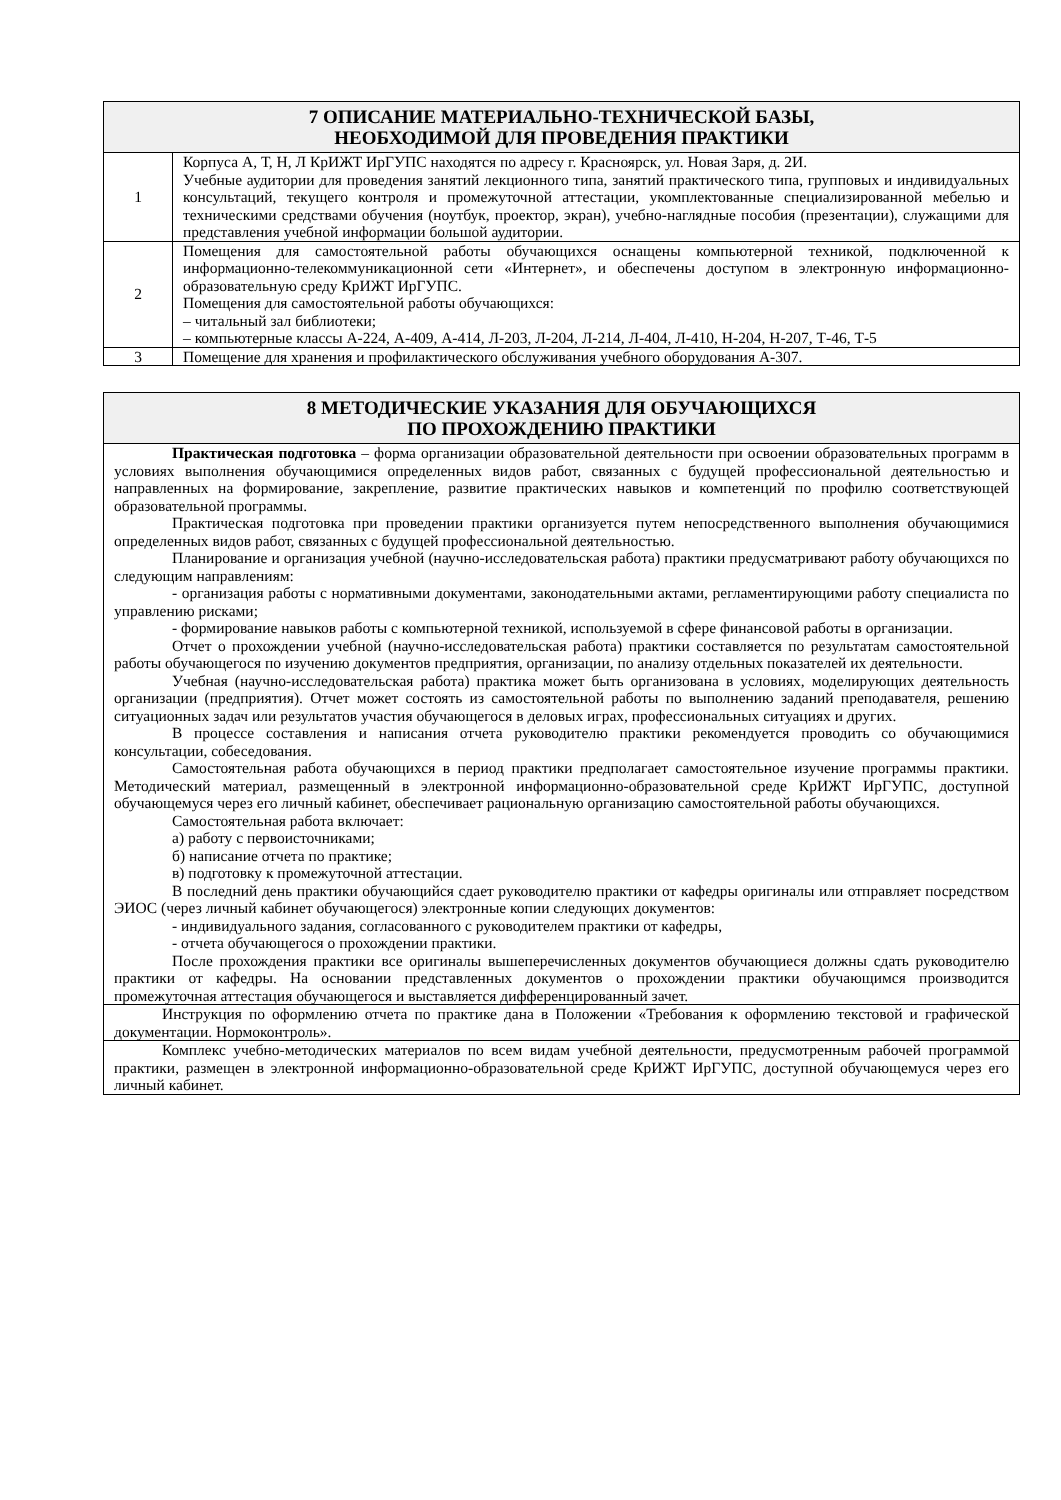| 7 ОПИСАНИЕ МАТЕРИАЛЬНО-ТЕХНИЧЕСКОЙ БАЗЫ, НЕОБХОДИМОЙ ДЛЯ ПРОВЕДЕНИЯ ПРАКТИКИ | |
| --- | --- |
| 1 | Корпуса А, Т, Н, Л КрИЖТ ИрГУПС находятся по адресу г. Красноярск, ул. Новая Заря, д. 2И. Учебные аудитории для проведения занятий лекционного типа, занятий практического типа, групповых и индивидуальных консультаций, текущего контроля и промежуточной аттестации, укомплектованные специализированной мебелью и техническими средствами обучения (ноутбук, проектор, экран), учебно-наглядные пособия (презентации), служащими для представления учебной информации большой аудитории. |
| 2 | Помещения для самостоятельной работы обучающихся оснащены компьютерной техникой, подключенной к информационно-телекоммуникационной сети «Интернет», и обеспечены доступом в электронную информационно-образовательную среду КрИЖТ ИрГУПС. Помещения для самостоятельной работы обучающихся: – читальный зал библиотеки; – компьютерные классы А-224, А-409, А-414, Л-203, Л-204, Л-214, Л-404, Л-410, Н-204, Н-207, Т-46, Т-5 |
| 3 | Помещение для хранения и профилактического обслуживания учебного оборудования А-307. |
| 8 МЕТОДИЧЕСКИЕ УКАЗАНИЯ ДЛЯ ОБУЧАЮЩИХСЯ ПО ПРОХОЖДЕНИЮ ПРАКТИКИ |
| --- |
| Практическая подготовка – форма организации образовательной деятельности при освоении образовательных программ в условиях выполнения обучающимися определенных видов работ, связанных с будущей профессиональной деятельностью и направленных на формирование, закрепление, развитие практических навыков и компетенций по профилю соответствующей образовательной программы. Практическая подготовка при проведении практики организуется путем непосредственного выполнения обучающимися определенных видов работ, связанных с будущей профессиональной деятельностью. Планирование и организация учебной (научно-исследовательская работа) практики предусматривают работу обучающихся по следующим направлениям: - организация работы с нормативными документами, законодательными актами, регламентирующими работу специалиста по управлению рисками; - формирование навыков работы с компьютерной техникой, используемой в сфере финансовой работы в организации. Отчет о прохождении учебной (научно-исследовательская работа) практики составляется по результатам самостоятельной работы обучающегося по изучению документов предприятия, организации, по анализу отдельных показателей их деятельности. Учебная (научно-исследовательская работа) практика может быть организована в условиях, моделирующих деятельность организации (предприятия). Отчет может состоять из самостоятельной работы по выполнению заданий преподавателя, решению ситуационных задач или результатов участия обучающегося в деловых играх, профессиональных ситуациях и других. В процессе составления и написания отчета руководителю практики рекомендуется проводить со обучающимися консультации, собеседования. Самостоятельная работа обучающихся в период практики предполагает самостоятельное изучение программы практики. Методический материал, размещенный в электронной информационно-образовательной среде КрИЖТ ИрГУПС, доступной обучающемуся через его личный кабинет, обеспечивает рациональную организацию самостоятельной работы обучающихся. Самостоятельная работа включает: а) работу с первоисточниками; б) написание отчета по практике; в) подготовку к промежуточной аттестации. В последний день практики обучающийся сдает руководителю практики от кафедры оригиналы или отправляет посредством ЭИОС (через личный кабинет обучающегося) электронные копии следующих документов: - индивидуального задания, согласованного с руководителем практики от кафедры, - отчета обучающегося о прохождении практики. После прохождения практики все оригиналы вышеперечисленных документов обучающиеся должны сдать руководителю практики от кафедры. На основании представленных документов о прохождении практики обучающимся производится промежуточная аттестация обучающегося и выставляется дифференцированный зачет. |
| Инструкция по оформлению отчета по практике дана в Положении «Требования к оформлению текстовой и графической документации. Нормоконтроль». |
| Комплекс учебно-методических материалов по всем видам учебной деятельности, предусмотренным рабочей программой практики, размещен в электронной информационно-образовательной среде КрИЖТ ИрГУПС, доступной обучающемуся через его личный кабинет. |